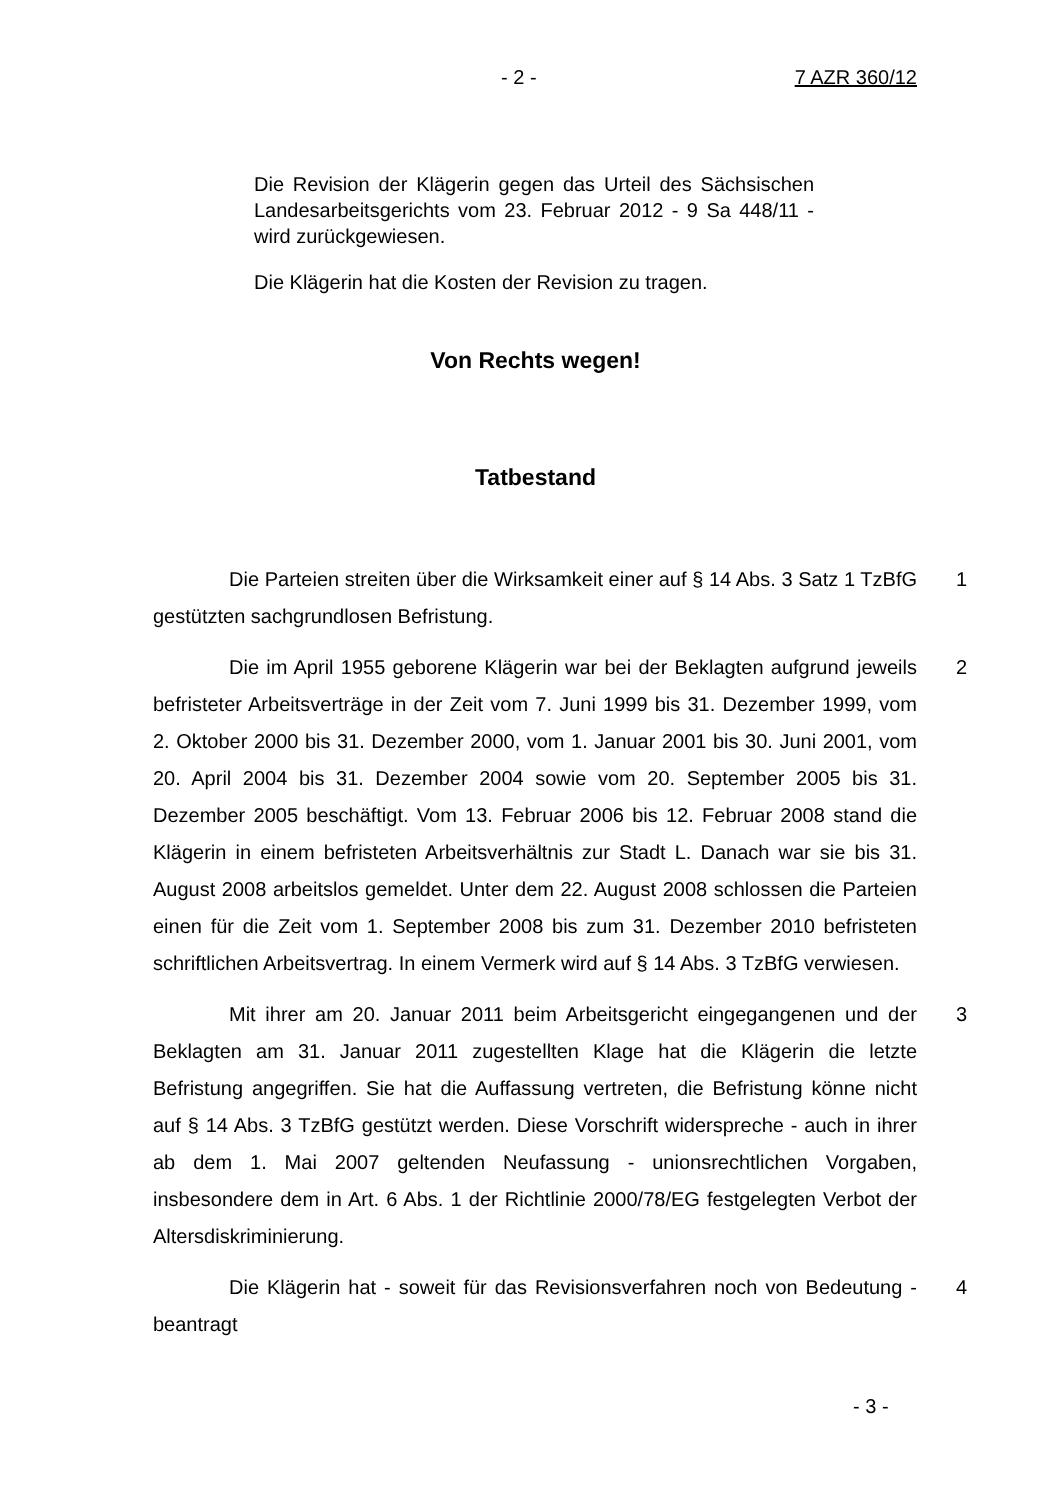- 2 - 7 AZR 360/12
Die Revision der Klägerin gegen das Urteil des Sächsischen Landesarbeitsgerichts vom 23. Februar 2012 - 9 Sa 448/11 - wird zurückgewiesen.
Die Klägerin hat die Kosten der Revision zu tragen.
Von Rechts wegen!
Tatbestand
Die Parteien streiten über die Wirksamkeit einer auf § 14 Abs. 3 Satz 1 TzBfG gestützten sachgrundlosen Befristung.
1
Die im April 1955 geborene Klägerin war bei der Beklagten aufgrund jeweils befristeter Arbeitsverträge in der Zeit vom 7. Juni 1999 bis 31. Dezember 1999, vom 2. Oktober 2000 bis 31. Dezember 2000, vom 1. Januar 2001 bis 30. Juni 2001, vom 20. April 2004 bis 31. Dezember 2004 sowie vom 20. September 2005 bis 31. Dezember 2005 beschäftigt. Vom 13. Februar 2006 bis 12. Februar 2008 stand die Klägerin in einem befristeten Arbeitsverhältnis zur Stadt L. Danach war sie bis 31. August 2008 arbeitslos gemeldet. Unter dem 22. August 2008 schlossen die Parteien einen für die Zeit vom 1. September 2008 bis zum 31. Dezember 2010 befristeten schriftlichen Arbeitsvertrag. In einem Vermerk wird auf § 14 Abs. 3 TzBfG verwiesen.
2
Mit ihrer am 20. Januar 2011 beim Arbeitsgericht eingegangenen und der Beklagten am 31. Januar 2011 zugestellten Klage hat die Klägerin die letzte Befristung angegriffen. Sie hat die Auffassung vertreten, die Befristung könne nicht auf § 14 Abs. 3 TzBfG gestützt werden. Diese Vorschrift widerspreche - auch in ihrer ab dem 1. Mai 2007 geltenden Neufassung - unionsrechtlichen Vorgaben, insbesondere dem in Art. 6 Abs. 1 der Richtlinie 2000/78/EG festgelegten Verbot der Altersdiskriminierung.
3
Die Klägerin hat - soweit für das Revisionsverfahren noch von Bedeutung - beantragt
4
- 3 -